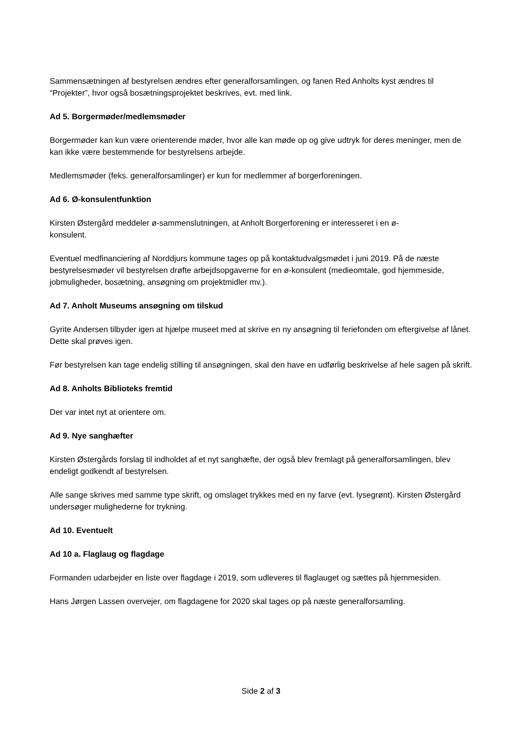Sammensætningen af bestyrelsen ændres efter generalforsamlingen, og fanen Red Anholts kyst ændres til “Projekter”, hvor også bosætningsprojektet beskrives, evt. med link.
Ad 5. Borgermøder/medlemsmøder
Borgermøder kan kun være orienterende møder, hvor alle kan møde op og give udtryk for deres meninger, men de kan ikke være bestemmende for bestyrelsens arbejde.
Medlemsmøder (feks. generalforsamlinger) er kun for medlemmer af borgerforeningen.
Ad 6. Ø-konsulentfunktion
Kirsten Østergård meddeler ø-sammenslutningen, at Anholt Borgerforening er interesseret i en ø-
konsulent.
Eventuel medfinanciering af Norddjurs kommune tages op på kontaktudvalgsmødet i juni 2019. På de næste bestyrelsesmøder vil bestyrelsen drøfte arbejdsopgaverne for en ø-konsulent (medieomtale, god hjemmeside, jobmuligheder, bosætning, ansøgning om projektmidler mv.).
Ad 7. Anholt Museums ansøgning om tilskud
Gyrite Andersen tilbyder igen at hjælpe museet med at skrive en ny ansøgning til feriefonden om eftergivelse af lånet. Dette skal prøves igen.
Før bestyrelsen kan tage endelig stilling til ansøgningen, skal den have en udførlig beskrivelse af hele sagen på skrift.
Ad 8. Anholts Biblioteks fremtid
Der var intet nyt at orientere om.
Ad 9. Nye sanghæfter
Kirsten Østergårds forslag til indholdet af et nyt sanghæfte, der også blev fremlagt på generalforsamlingen, blev endeligt godkendt af bestyrelsen.
Alle sange skrives med samme type skrift, og omslaget trykkes med en ny farve (evt. lysegrønt). Kirsten Østergård undersøger mulighederne for trykning.
Ad 10. Eventuelt
Ad 10 a. Flaglaug og flagdage
Formanden udarbejder en liste over flagdage i 2019, som udleveres til flaglauget og sættes på hjemmesiden.
Hans Jørgen Lassen overvejer, om flagdagene for 2020 skal tages op på næste generalforsamling.
Side 2 af 3